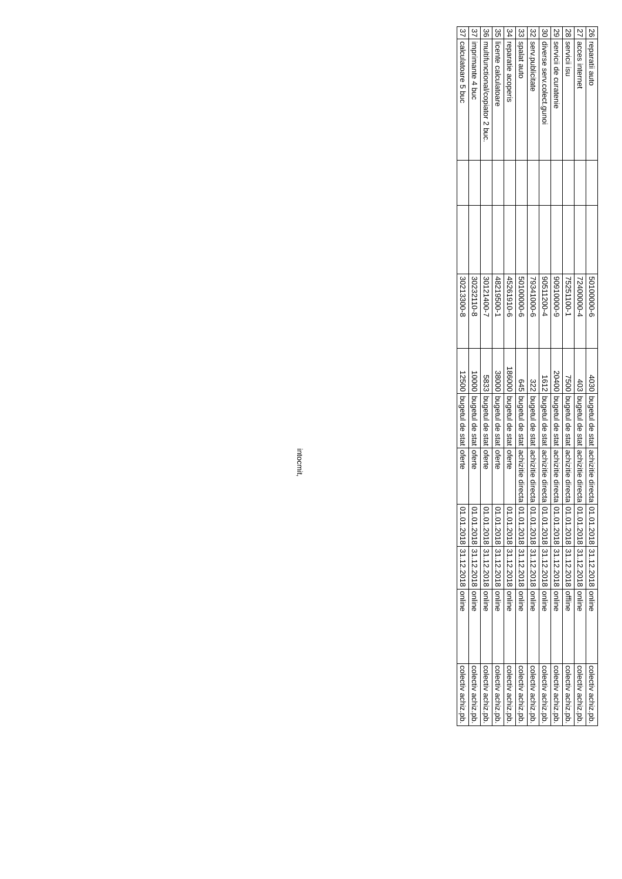| 26 | reparatii auto | | | 50100000-6 | 4030 | bugetul de stat | achizitie directa | 01.01.2018 | 31.12.2018 | online | colectiv achiz.pb. |
| 27 | acces internet | | | 72400000-4 | 403 | bugetul de stat | achizitie directa | 01.01.2018 | 31.12.2018 | online | colectiv achiz.pb. |
| 28 | servicii isu | | | 75251100-1 | 7500 | bugetul de stat | achizitie directa | 01.01.2018 | 31.12.2018 | offline | colectiv achiz.pb. |
| 29 | servicii de curatenie | | | 90910000-9 | 20400 | bugetul de stat | achizitie directa | 01.01.2018 | 31.12.2018 | online | colectiv achiz.pb. |
| 30 | diverse serv.colect.gunoi | | | 90511200-4 | 1612 | bugetul de stat | achizitie directa | 01.01.2018 | 31.12.2018 | online | colectiv achiz.pb. |
| 32 | serv.publicitate | | | 79341000-6 | 322 | bugetul de stat | achizitie directa | 01.01.2018 | 31.12.2018 | online | colectiv achiz.pb. |
| 33 | spalat auto | | | 50100000-6 | 645 | bugetul de stat | achizitie directa | 01.01.2018 | 31.12.2018 | online | colectiv achiz.pb. |
| 34 | reparatie acoperis | | | 45261910-6 | 186000 | bugetul de stat | oferte | 01.01.2018 | 31.12.2018 | online | colectiv achiz.pb. |
| 35 | licente calculatoare | | | 48219500-1 | 38000 | bugetul de stat | oferte | 01.01.2018 | 31.12.2018 | online | colectiv achiz.pb. |
| 36 | multifunctional/copiator 2 buc. | | | 30121400-7 | 5833 | bugetul de stat | oferte | 01.01.2018 | 31.12.2018 | online | colectiv achiz.pb. |
| 37 | imprimante 4 buc | | | 30232110-8 | 10000 | bugetul de stat | oferte | 01.01.2018 | 31.12.2018 | online | colectiv achiz.pb. |
| 37 | calculatoare 5 buc | | | 30213300-8 | 12500 | bugetul de stat | oferte | 01.01.2018 | 31.12.2018 | online | colectiv achiz.pb. |
intocmit,